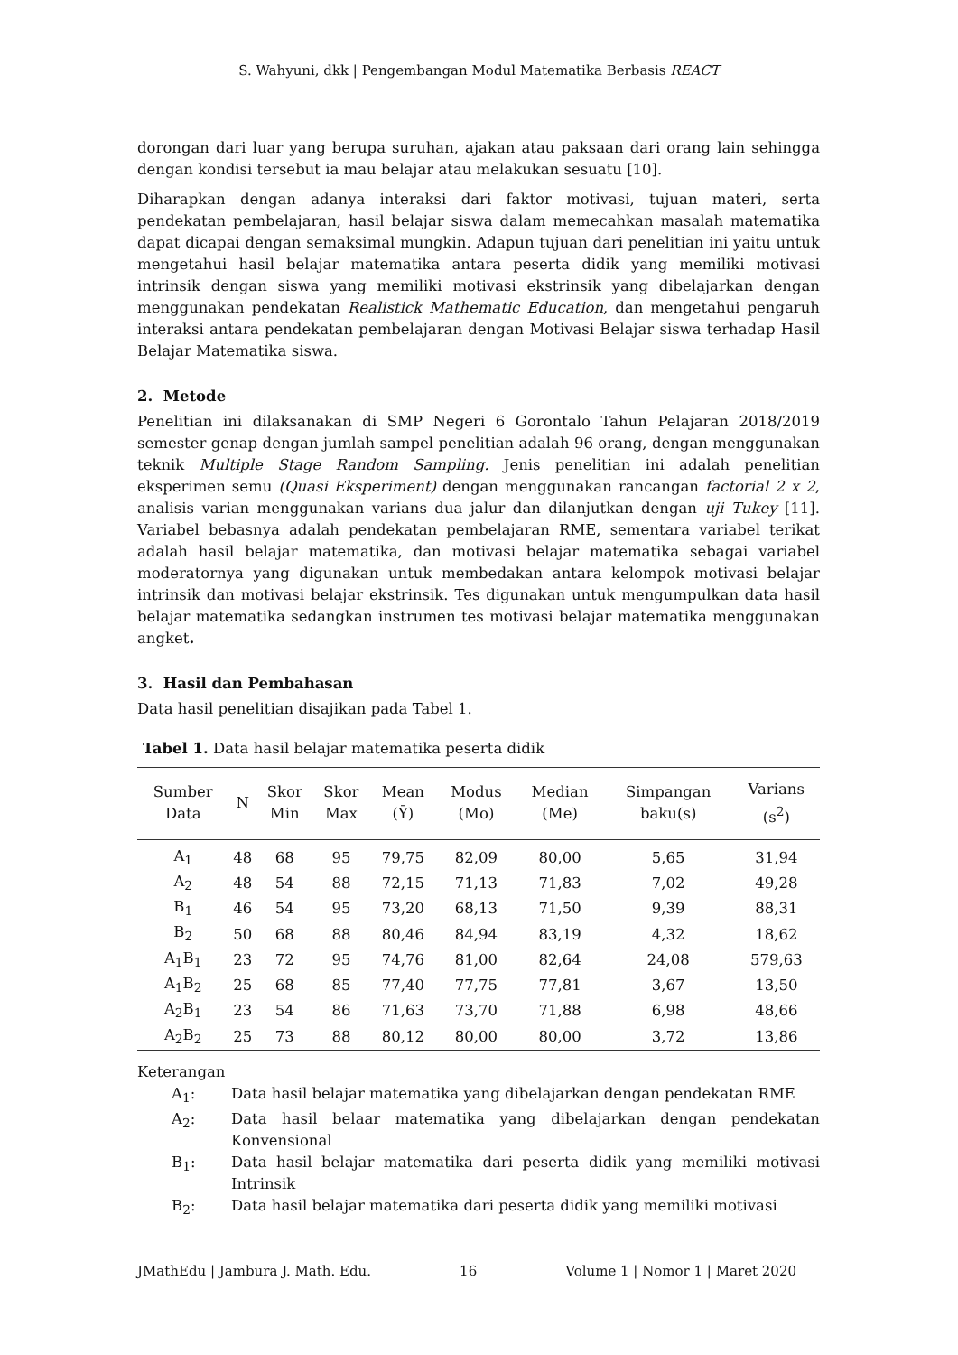S. Wahyuni, dkk | Pengembangan Modul Matematika Berbasis REACT
dorongan dari luar yang berupa suruhan, ajakan atau paksaan dari orang lain sehingga dengan kondisi tersebut ia mau belajar atau melakukan sesuatu [10].
Diharapkan dengan adanya interaksi dari faktor motivasi, tujuan materi, serta pendekatan pembelajaran, hasil belajar siswa dalam memecahkan masalah matematika dapat dicapai dengan semaksimal mungkin. Adapun tujuan dari penelitian ini yaitu untuk mengetahui hasil belajar matematika antara peserta didik yang memiliki motivasi intrinsik dengan siswa yang memiliki motivasi ekstrinsik yang dibelajarkan dengan menggunakan pendekatan Realistick Mathematic Education, dan mengetahui pengaruh interaksi antara pendekatan pembelajaran dengan Motivasi Belajar siswa terhadap Hasil Belajar Matematika siswa.
2. Metode
Penelitian ini dilaksanakan di SMP Negeri 6 Gorontalo Tahun Pelajaran 2018/2019 semester genap dengan jumlah sampel penelitian adalah 96 orang, dengan menggunakan teknik Multiple Stage Random Sampling. Jenis penelitian ini adalah penelitian eksperimen semu (Quasi Eksperiment) dengan menggunakan rancangan factorial 2 x 2, analisis varian menggunakan varians dua jalur dan dilanjutkan dengan uji Tukey [11]. Variabel bebasnya adalah pendekatan pembelajaran RME, sementara variabel terikat adalah hasil belajar matematika, dan motivasi belajar matematika sebagai variabel moderatornya yang digunakan untuk membedakan antara kelompok motivasi belajar intrinsik dan motivasi belajar ekstrinsik. Tes digunakan untuk mengumpulkan data hasil belajar matematika sedangkan instrumen tes motivasi belajar matematika menggunakan angket.
3. Hasil dan Pembahasan
Data hasil penelitian disajikan pada Tabel 1.
Tabel 1. Data hasil belajar matematika peserta didik
| Sumber Data | N | Skor Min | Skor Max | Mean (Ȳ) | Modus (Mo) | Median (Me) | Simpangan baku(s) | Varians (s<sup>2</sup>) |
| --- | --- | --- | --- | --- | --- | --- | --- | --- |
| A<sub>1</sub> | 48 | 68 | 95 | 79,75 | 82,09 | 80,00 | 5,65 | 31,94 |
| A<sub>2</sub> | 48 | 54 | 88 | 72,15 | 71,13 | 71,83 | 7,02 | 49,28 |
| B<sub>1</sub> | 46 | 54 | 95 | 73,20 | 68,13 | 71,50 | 9,39 | 88,31 |
| B<sub>2</sub> | 50 | 68 | 88 | 80,46 | 84,94 | 83,19 | 4,32 | 18,62 |
| A<sub>1</sub>B<sub>1</sub> | 23 | 72 | 95 | 74,76 | 81,00 | 82,64 | 24,08 | 579,63 |
| A<sub>1</sub>B<sub>2</sub> | 25 | 68 | 85 | 77,40 | 77,75 | 77,81 | 3,67 | 13,50 |
| A<sub>2</sub>B<sub>1</sub> | 23 | 54 | 86 | 71,63 | 73,70 | 71,88 | 6,98 | 48,66 |
| A<sub>2</sub>B<sub>2</sub> | 25 | 73 | 88 | 80,12 | 80,00 | 80,00 | 3,72 | 13,86 |
Keterangan
A<sub>1</sub>: Data hasil belajar matematika yang dibelajarkan dengan pendekatan RME
A<sub>2</sub>: Data hasil belaar matematika yang dibelajarkan dengan pendekatan Konvensional
B<sub>1</sub>: Data hasil belajar matematika dari peserta didik yang memiliki motivasi Intrinsik
B<sub>2</sub>: Data hasil belajar matematika dari peserta didik yang memiliki motivasi
JMathEdu | Jambura J. Math. Edu. 16 Volume 1 | Nomor 1 | Maret 2020